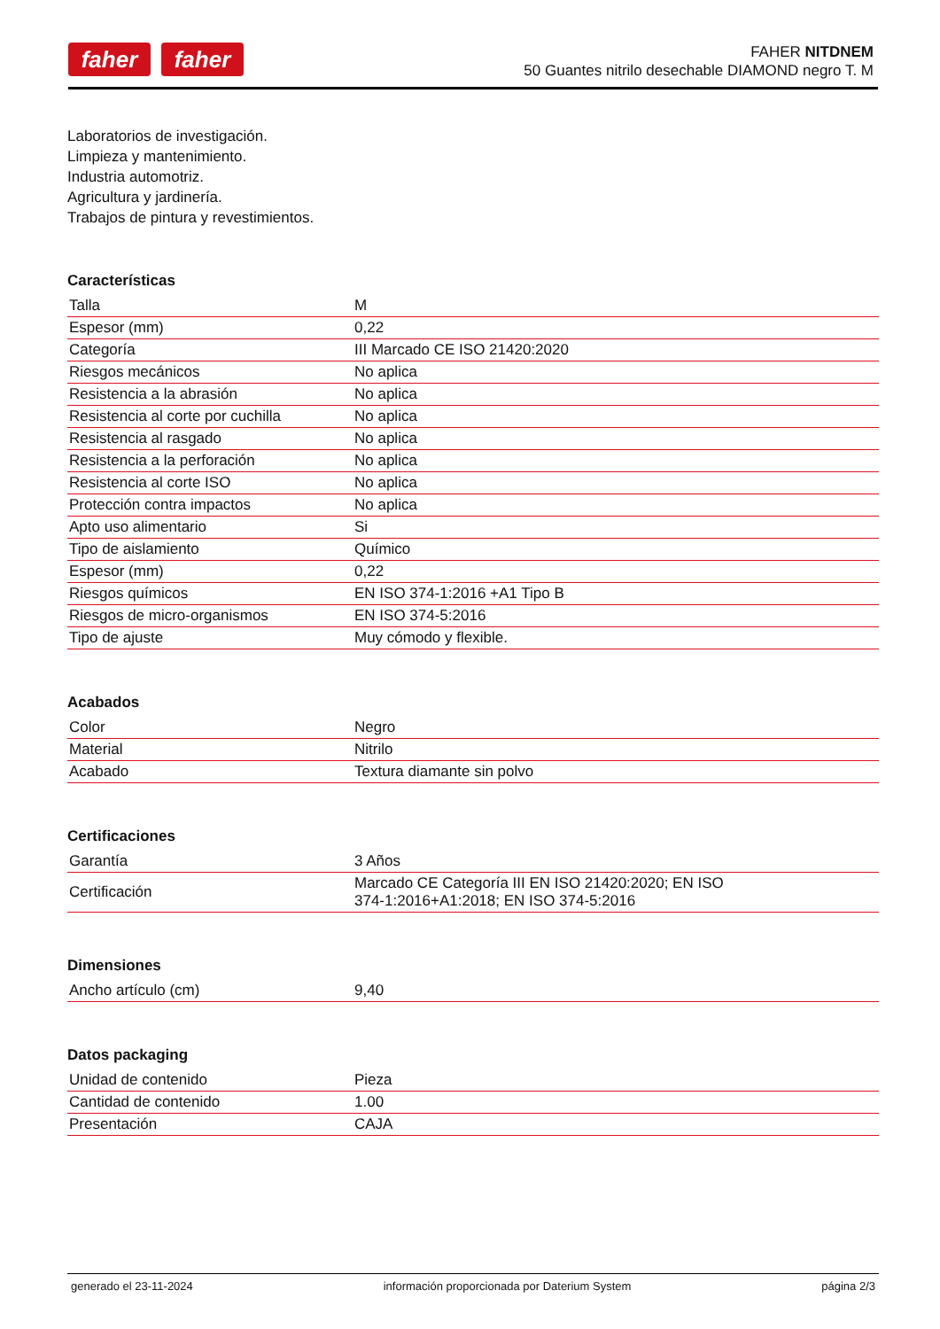faher faher
FAHER NITDNEM
50 Guantes nitrilo desechable DIAMOND negro T. M
Laboratorios de investigación.
Limpieza y mantenimiento.
Industria automotriz.
Agricultura y jardinería.
Trabajos de pintura y revestimientos.
Características
| Talla | M |
| Espesor (mm) | 0,22 |
| Categoría | III Marcado CE ISO 21420:2020 |
| Riesgos mecánicos | No aplica |
| Resistencia a la abrasión | No aplica |
| Resistencia al corte por cuchilla | No aplica |
| Resistencia al rasgado | No aplica |
| Resistencia a la perforación | No aplica |
| Resistencia al corte ISO | No aplica |
| Protección contra impactos | No aplica |
| Apto uso alimentario | Si |
| Tipo de aislamiento | Químico |
| Espesor (mm) | 0,22 |
| Riesgos químicos | EN ISO 374-1:2016 +A1 Tipo B |
| Riesgos de micro-organismos | EN ISO 374-5:2016 |
| Tipo de ajuste | Muy cómodo y flexible. |
Acabados
| Color | Negro |
| Material | Nitrilo |
| Acabado | Textura diamante sin polvo |
Certificaciones
| Garantía | 3 Años |
| Certificación | Marcado CE Categoría III EN ISO 21420:2020; EN ISO 374-1:2016+A1:2018; EN ISO 374-5:2016 |
Dimensiones
| Ancho artículo (cm) | 9,40 |
Datos packaging
| Unidad de contenido | Pieza |
| Cantidad de contenido | 1.00 |
| Presentación | CAJA |
generado el 23-11-2024 información proporcionada por Daterium System página 2/3